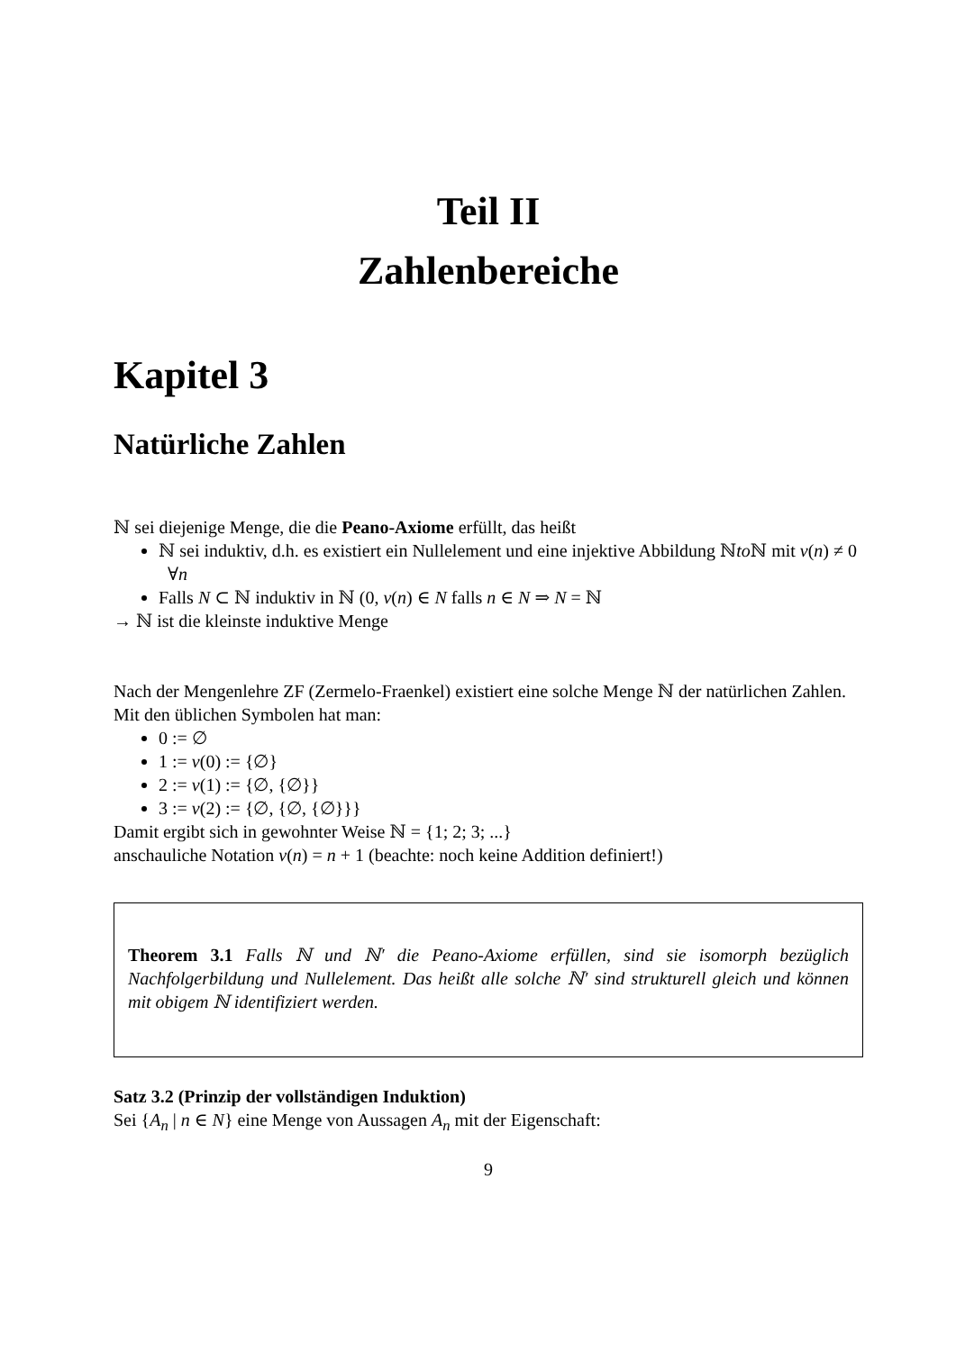Teil II
Zahlenbereiche
Kapitel 3
Natürliche Zahlen
ℕ sei diejenige Menge, die die Peano-Axiome erfüllt, das heißt
ℕ sei induktiv, d.h. es existiert ein Nullelement und eine injektive Abbildung ℕto ℕ mit ν(n) ≠ 0 ∀n
Falls N ⊂ ℕ induktiv in ℕ (0, ν(n) ∈ N falls n ∈ N ⇒ N = ℕ
→ ℕ ist die kleinste induktive Menge
Nach der Mengenlehre ZF (Zermelo-Fraenkel) existiert eine solche Menge ℕ der natürlichen Zahlen. Mit den üblichen Symbolen hat man:
0 := ∅
1 := ν(0) := {∅}
2 := ν(1) := {∅, {∅}}
3 := ν(2) := {∅, {∅, {∅}}}
Damit ergibt sich in gewohnter Weise ℕ = {1; 2; 3; ...}
anschauliche Notation ν(n) = n + 1 (beachte: noch keine Addition definiert!)
Theorem 3.1 Falls ℕ und ℕ′ die Peano-Axiome erfüllen, sind sie isomorph bezüglich Nachfolgerbildung und Nullelement. Das heißt alle solche ℕ′ sind strukturell gleich und können mit obigem ℕ identifiziert werden.
Satz 3.2 (Prinzip der vollständigen Induktion)
Sei {A<sub>n</sub> | n ∈ N} eine Menge von Aussagen A<sub>n</sub> mit der Eigenschaft:
9